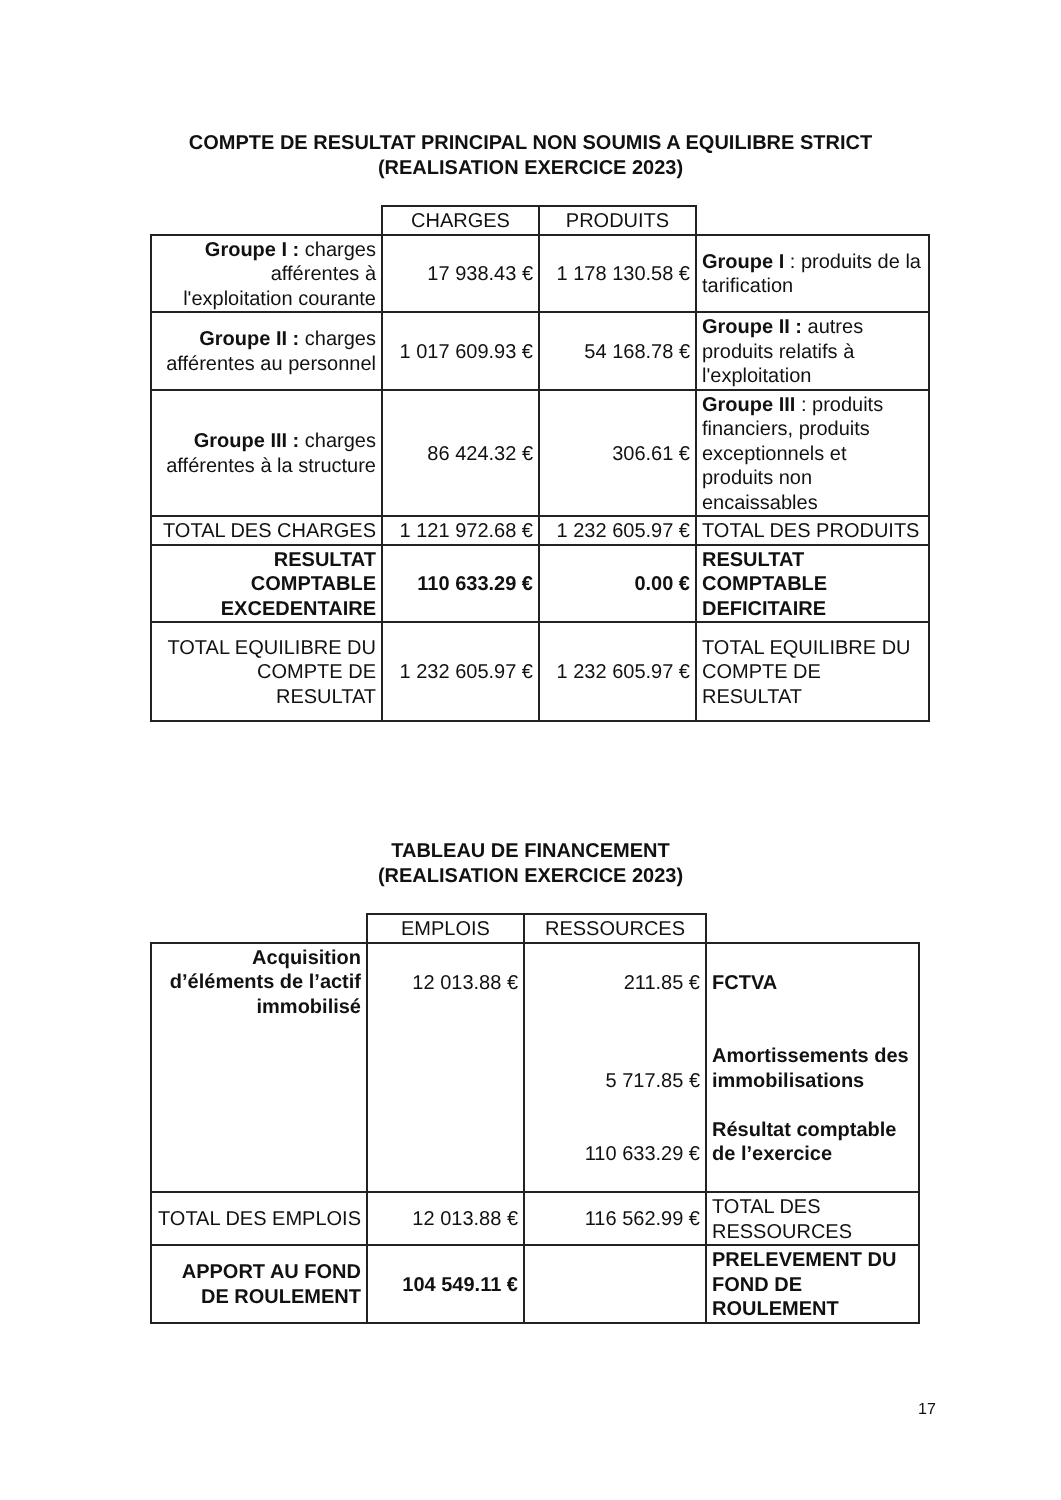COMPTE DE RESULTAT PRINCIPAL NON SOUMIS A EQUILIBRE STRICT
(REALISATION EXERCICE 2023)
| | CHARGES | PRODUITS | |
| --- | --- | --- | --- |
| Groupe I : charges afférentes à l'exploitation courante | 17 938.43 € | 1 178 130.58 € | Groupe I : produits de la tarification |
| Groupe II : charges afférentes au personnel | 1 017 609.93 € | 54 168.78 € | Groupe II : autres produits relatifs à l'exploitation |
| Groupe III : charges afférentes à la structure | 86 424.32 € | 306.61 € | Groupe III : produits financiers, produits exceptionnels et produits non encaissables |
| TOTAL DES CHARGES | 1 121 972.68 € | 1 232 605.97 € | TOTAL DES PRODUITS |
| RESULTAT COMPTABLE EXCEDENTAIRE | 110 633.29 € | 0.00 € | RESULTAT COMPTABLE DEFICITAIRE |
| TOTAL EQUILIBRE DU COMPTE DE RESULTAT | 1 232 605.97 € | 1 232 605.97 € | TOTAL EQUILIBRE DU COMPTE DE RESULTAT |
TABLEAU DE FINANCEMENT
(REALISATION EXERCICE 2023)
| | EMPLOIS | RESSOURCES | |
| --- | --- | --- | --- |
| Acquisition d’éléments de l’actif immobilisé | 12 013.88 € | 211.85 € 5 717.85 € 110 633.29 € | FCTVA Amortissements des immobilisations Résultat comptable de l’exercice |
| TOTAL DES EMPLOIS | 12 013.88 € | 116 562.99 € | TOTAL DES RESSOURCES |
| APPORT AU FOND DE ROULEMENT | 104 549.11 € | | PRELEVEMENT DU FOND DE ROULEMENT |
17